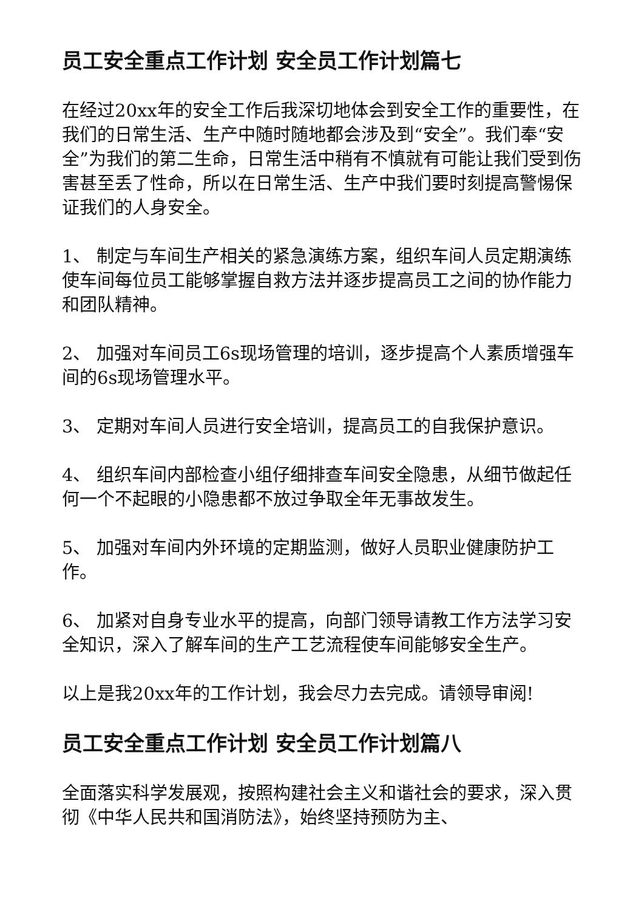员工安全重点工作计划 安全员工作计划篇七
在经过20xx年的安全工作后我深切地体会到安全工作的重要性，在我们的日常生活、生产中随时随地都会涉及到“安全”。我们奉“安全”为我们的第二生命，日常生活中稍有不慎就有可能让我们受到伤害甚至丢了性命，所以在日常生活、生产中我们要时刻提高警惕保证我们的人身安全。
1、 制定与车间生产相关的紧急演练方案，组织车间人员定期演练使车间每位员工能够掌握自救方法并逐步提高员工之间的协作能力和团队精神。
2、 加强对车间员工6s现场管理的培训，逐步提高个人素质增强车间的6s现场管理水平。
3、 定期对车间人员进行安全培训，提高员工的自我保护意识。
4、 组织车间内部检查小组仔细排查车间安全隐患，从细节做起任何一个不起眼的小隐患都不放过争取全年无事故发生。
5、 加强对车间内外环境的定期监测，做好人员职业健康防护工作。
6、 加紧对自身专业水平的提高，向部门领导请教工作方法学习安全知识，深入了解车间的生产工艺流程使车间能够安全生产。
以上是我20xx年的工作计划，我会尽力去完成。请领导审阅!
员工安全重点工作计划 安全员工作计划篇八
全面落实科学发展观，按照构建社会主义和谐社会的要求，深入贯彻《中华人民共和国消防法》，始终坚持预防为主、